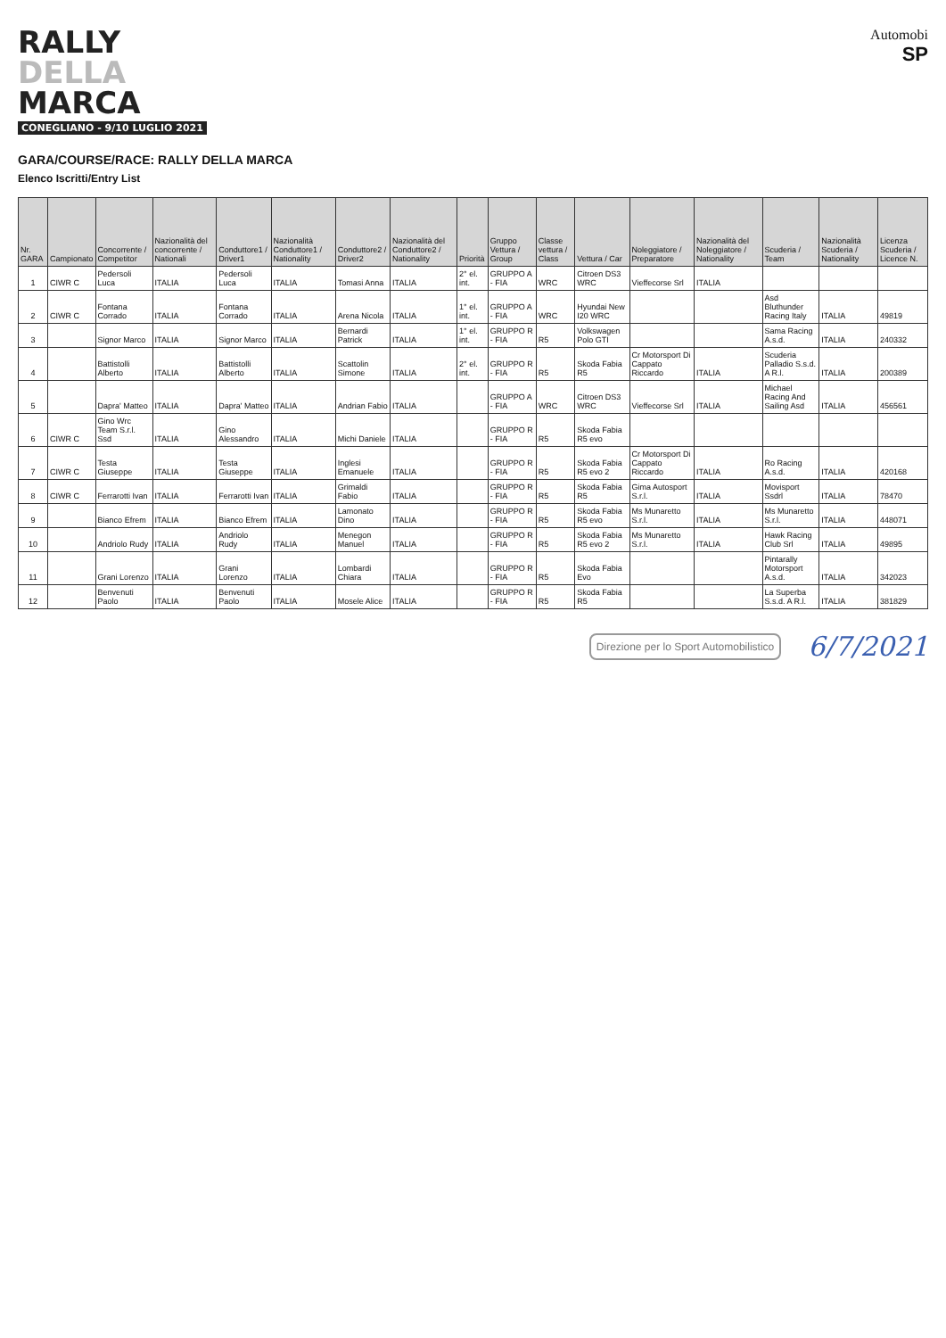RALLY
DELLA
MARCA
CONEGLIANO - 9/10 LUGLIO 2021
Automobi
SP
GARA/COURSE/RACE: RALLY DELLA MARCA
Elenco Iscritti/Entry List
| Nr. GARA | Campionato | Concorrente / Competitor | Nazionalità del concorrente / Nationali | Conduttore1 / Driver1 | Nazionalità Conduttore1 / Nationality | Conduttore2 / Driver2 | Nazionalità del Conduttore2 / Nationality | Priorità | Gruppo Vettura / Group | Classe vettura / Class | Vettura / Car | Noleggiatore / Preparatore | Nazionalità del Noleggiatore / Nationality | Scuderia / Team | Nazionalità Scuderia / Nationality | Licenza Scuderia / Licence N. |
| --- | --- | --- | --- | --- | --- | --- | --- | --- | --- | --- | --- | --- | --- | --- | --- | --- |
| 1 | CIWR C | Pedersoli Luca | ITALIA | Pedersoli Luca | ITALIA | Tomasi Anna | ITALIA | 2° el. int. | GRUPPO A - FIA | WRC | Citroen DS3 WRC | Vieffecorse Srl | ITALIA | | | |
| 2 | CIWR C | Fontana Corrado | ITALIA | Fontana Corrado | ITALIA | Arena Nicola | ITALIA | 1° el. int. | GRUPPO A - FIA | WRC | Hyundai New I20 WRC | | | Asd Bluthunder Racing Italy | ITALIA | 49819 |
| 3 | | Signor Marco | ITALIA | Signor Marco | ITALIA | Bernardi Patrick | ITALIA | 1° el. int. | GRUPPO R - FIA | R5 | Volkswagen Polo GTI | | | Sama Racing A.s.d. | ITALIA | 240332 |
| 4 | | Battistolli Alberto | ITALIA | Battistolli Alberto | ITALIA | Scattolin Simone | ITALIA | 2° el. int. | GRUPPO R - FIA | R5 | Skoda Fabia R5 | Cr Motorsport Di Cappato Riccardo | ITALIA | Scuderia Palladio S.s.d. A R.l. | ITALIA | 200389 |
| 5 | | Dapra' Matteo | ITALIA | Dapra' Matteo | ITALIA | Andrian Fabio | ITALIA | | GRUPPO A - FIA | WRC | Citroen DS3 WRC | Vieffecorse Srl | ITALIA | Michael Racing And Sailing Asd | ITALIA | 456561 |
| 6 | CIWR C | Gino Wrc Team S.r.l. Ssd | ITALIA | Gino Alessandro | ITALIA | Michi Daniele | ITALIA | | GRUPPO R - FIA | R5 | Skoda Fabia R5 evo | | | | | |
| 7 | CIWR C | Testa Giuseppe | ITALIA | Testa Giuseppe | ITALIA | Inglesi Emanuele | ITALIA | | GRUPPO R - FIA | R5 | Skoda Fabia R5 evo 2 | Cr Motorsport Di Cappato Riccardo | ITALIA | Ro Racing A.s.d. | ITALIA | 420168 |
| 8 | CIWR C | Ferrarotti Ivan | ITALIA | Ferrarotti Ivan | ITALIA | Grimaldi Fabio | ITALIA | | GRUPPO R - FIA | R5 | Skoda Fabia R5 | Gima Autosport S.r.l. | ITALIA | Movisport Ssdrl | ITALIA | 78470 |
| 9 | | Bianco Efrem | ITALIA | Bianco Efrem | ITALIA | Lamonato Dino | ITALIA | | GRUPPO R - FIA | R5 | Skoda Fabia R5 evo | Ms Munaretto S.r.l. | ITALIA | Ms Munaretto S.r.l. | ITALIA | 448071 |
| 10 | | Andriolo Rudy | ITALIA | Andriolo Rudy | ITALIA | Menegon Manuel | ITALIA | | GRUPPO R - FIA | R5 | Skoda Fabia R5 evo 2 | Ms Munaretto S.r.l. | ITALIA | Hawk Racing Club Srl | ITALIA | 49895 |
| 11 | | Grani Lorenzo | ITALIA | Grani Lorenzo | ITALIA | Lombardi Chiara | ITALIA | | GRUPPO R - FIA | R5 | Skoda Fabia Evo | | | Pintarally Motorsport A.s.d. | ITALIA | 342023 |
| 12 | | Benvenuti Paolo | ITALIA | Benvenuti Paolo | ITALIA | Mosele Alice | ITALIA | | GRUPPO R - FIA | R5 | Skoda Fabia R5 | | | La Superba S.s.d. A R.l. | ITALIA | 381829 |
Direzione per lo Sport Automobilistico
6/7/2021